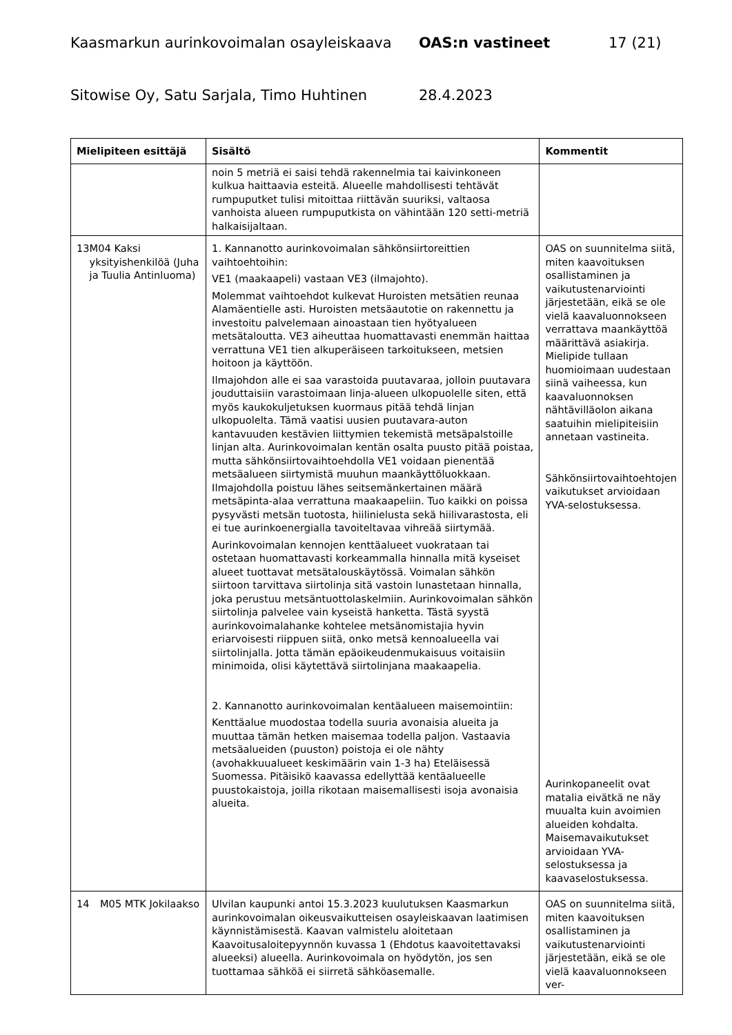Kaasmarkun aurinkovoimalan osayleiskaava OAS:n vastineet 17 (21)
Sitowise Oy, Satu Sarjala, Timo Huhtinen 28.4.2023
| Mielipiteen esittäjä | Sisältö | Kommentit |
| --- | --- | --- |
| | noin 5 metriä ei saisi tehdä rakennelmia tai kaivinkoneen kulkua haittaavia esteitä. Alueelle mahdollisesti tehtävät rumpuputket tulisi mitoittaa riittävän suuriksi, valtaosa vanhoista alueen rumpuputkista on vähintään 120 setti-metriä halkaisijaltaan. | |
| 13 M04 Kaksi yksityishenkilöä (Juha ja Tuulia Antinluoma) | 1. Kannanotto aurinkovoimalan sähkönsiirtoreittien vaihtoehtoihin: VE1 (maakaapeli) vastaan VE3 (ilmajohto). Molemmat vaihtoehdot kulkevat Huroisten metsätien reunaa Alamäentielle asti. Huroisten metsäautotie on rakennettu ja investoitu palvelemaan ainoastaan tien hyötyalueen metsätaloutta. VE3 aiheuttaa huomattavasti enemmän haittaa verrattuna VE1 tien alkuperäiseen tarkoitukseen, metsien hoitoon ja käyttöön. Ilmajohdon alle ei saa varastoida puutavaraa, jolloin puutavara jouduttaisiin varastoimaan linja-alueen ulkopuolelle siten, että myös kaukokuljetuksen kuormaus pitää tehdä linjan ulkopuolelta. Tämä vaatisi uusien puutavara-auton kantavuuden kestävien liittymien tekemistä metsäpalstoille linjan alta. Aurinkovoimalan kentän osalta puusto pitää poistaa, mutta sähkönsiirtovaihtoehdolla VE1 voidaan pienentää metsäalueen siirtymistä muuhun maankäyttöluokkaan. Ilmajohdolla poistuu lähes seitsemänkertainen määrä metsäpinta-alaa verrattuna maakaapeliin. Tuo kaikki on poissa pysyvästi metsän tuotosta, hiilinielusta sekä hiilivarastosta, eli ei tue aurinkoenergialla tavoiteltavaa vihreää siirtymää. Aurinkovoimalan kennojen kenttäalueet vuokrataan tai ostetaan huomattavasti korkeammalla hinnalla mitä kyseiset alueet tuottavat metsätalouskäytössä. Voimalan sähkön siirtoon tarvittava siirtolinja sitä vastoin lunastetaan hinnalla, joka perustuu metsäntuottolaskelmiin. Aurinkovoimalan sähkön siirtolinja palvelee vain kyseistä hanketta. Tästä syystä aurinkovoimalahanke kohtelee metsänomistajia hyvin eriarvoisesti riippuen siitä, onko metsä kennoalueella vai siirtolinjalla. Jotta tämän epäoikeudenmukaisuus voitaisiin minimoida, olisi käytettävä siirtolinjana maakaapelia. 2. Kannanotto aurinkovoimalan kentäalueen maisemointiin: Kenttäalue muodostaa todella suuria avonaisia alueita ja muuttaa tämän hetken maisemaa todella paljon. Vastaavia metsäalueiden (puuston) poistoja ei ole nähty (avohakkuualueet keskimäärin vain 1-3 ha) Eteläisessä Suomessa. Pitäisikö kaavassa edellyttää kentäalueelle puustokaistoja, joilla rikotaan maisemallisesti isoja avonaisia alueita. | OAS on suunnitelma siitä, miten kaavoituksen osallistaminen ja vaikutustenarviointi järjestetään, eikä se ole vielä kaavaluonnokseen verrattava maankäyttöä määrittävä asiakirja. Mielipide tullaan huomioimaan uudestaan siinä vaiheessa, kun kaavaluonnoksen nähtävilläolon aikana saatuihin mielipiteisiin annetaan vastineita. Sähkönsiirtovaihtoehtojen vaikutukset arvioidaan YVA-selostuksessa. Aurinkopaneelit ovat matalia eivätkä ne näy muualta kuin avoimien alueiden kohdalta. Maisemavaikutukset arvioidaan YVA-selostuksessa ja kaavaselostuksessa. |
| 14 M05 MTK Jokilaakso | Ulvilan kaupunki antoi 15.3.2023 kuulutuksen Kaasmarkun aurinkovoimalan oikeusvaikutteisen osayleiskaavan laatimisen käynnistämisestä. Kaavan valmistelu aloitetaan Kaavoitusaloitepyynnön kuvassa 1 (Ehdotus kaavoitettavaksi alueeksi) alueella. Aurinkovoimala on hyödytön, jos sen tuottamaa sähköä ei siirretä sähköasemalle. | OAS on suunnitelma siitä, miten kaavoituksen osallistaminen ja vaikutustenarviointi järjestetään, eikä se ole vielä kaavaluonnokseen ver- |